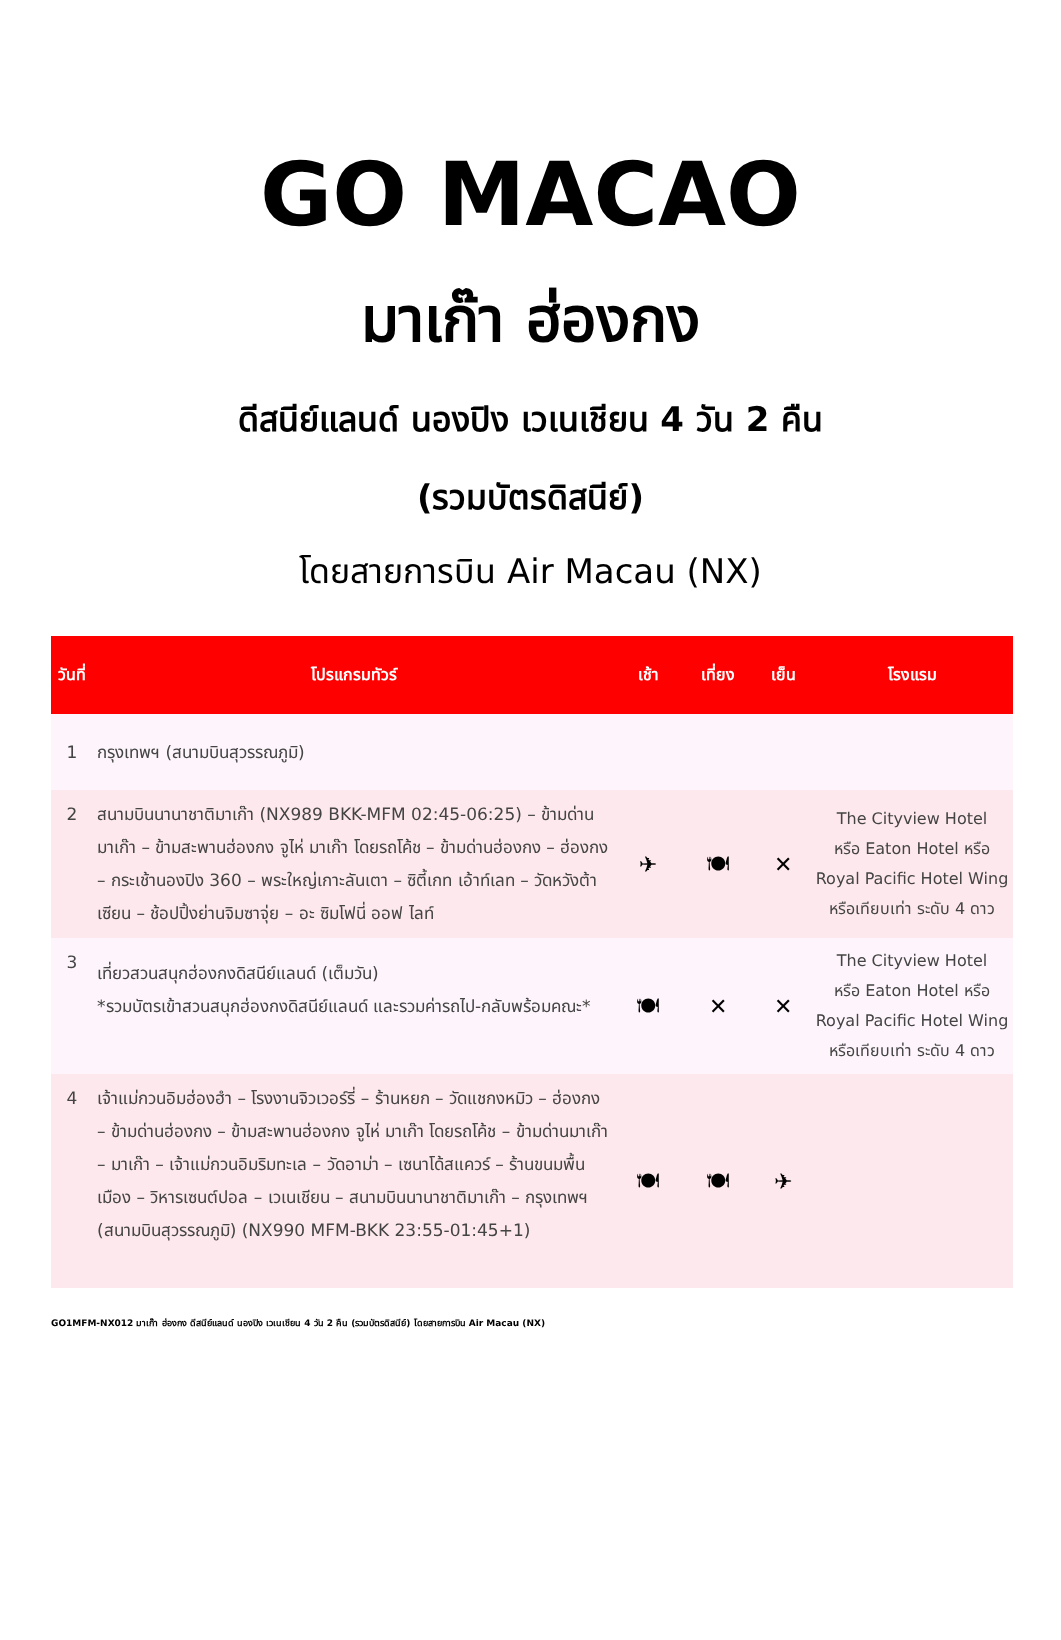GO MACAO
มาเก๊า ฮ่องกง
ดีสนีย์แลนด์ นองปิง เวเนเชียน 4 วัน 2 คืน
(รวมบัตรดิสนีย์)
โดยสายการบิน Air Macau (NX)
| วันที่ | โปรแกรมทัวร์ | เช้า | เที่ยง | เย็น | โรงแรม |
| --- | --- | --- | --- | --- | --- |
| 1 | กรุงเทพฯ (สนามบินสุวรรณภูมิ) | | | | |
| 2 | สนามบินนานาชาติมาเก๊า (NX989 BKK-MFM 02:45-06:25) – ข้ามด่านมาเก๊า – ข้ามสะพานฮ่องกง จูไห่ มาเก๊า โดยรถโค้ช – ข้ามด่านฮ่องกง – ฮ่องกง – กระเช้านองปิง 360 – พระใหญ่เกาะลันเตา – ซิตี้เกท เอ้าท์เลท – วัดหวังต้าเซียน – ช้อปปิ้งย่านจิมซาจุ่ย – อะ ซิมโฟนี่ ออฟ ไลท์ | ✈ | 🍽 | ✕ | The Cityview Hotel หรือ Eaton Hotel หรือ Royal Pacific Hotel Wing หรือเทียบเท่า ระดับ 4 ดาว |
| 3 | เที่ยวสวนสนุกฮ่องกงดิสนีย์แลนด์ (เต็มวัน) *รวมบัตรเข้าสวนสนุกฮ่องกงดิสนีย์แลนด์ และรวมค่ารถไป-กลับพร้อมคณะ* | 🍽 | ✕ | ✕ | The Cityview Hotel หรือ Eaton Hotel หรือ Royal Pacific Hotel Wing หรือเทียบเท่า ระดับ 4 ดาว |
| 4 | เจ้าแม่กวนอิมฮ่องฮำ – โรงงานจิวเวอร์รี่ – ร้านหยก – วัดแชกงหมิว – ฮ่องกง – ข้ามด่านฮ่องกง – ข้ามสะพานฮ่องกง จูไห่ มาเก๊า โดยรถโค้ช – ข้ามด่านมาเก๊า – มาเก๊า – เจ้าแม่กวนอิมริมทะเล – วัดอาม่า – เซนาโด้สแควร์ – ร้านขนมพื้นเมือง – วิหารเซนต์ปอล – เวเนเชียน – สนามบินนานาชาติมาเก๊า – กรุงเทพฯ (สนามบินสุวรรณภูมิ) (NX990 MFM-BKK 23:55-01:45+1) | 🍽 | 🍽 | ✈ | |
GO1MFM-NX012 มาเก๊า ฮ่องกง ดีสนีย์แลนด์ นองปิง เวเนเชียน 4 วัน 2 คืน (รวมบัตรดิสนีย์) โดยสายการบิน Air Macau (NX)